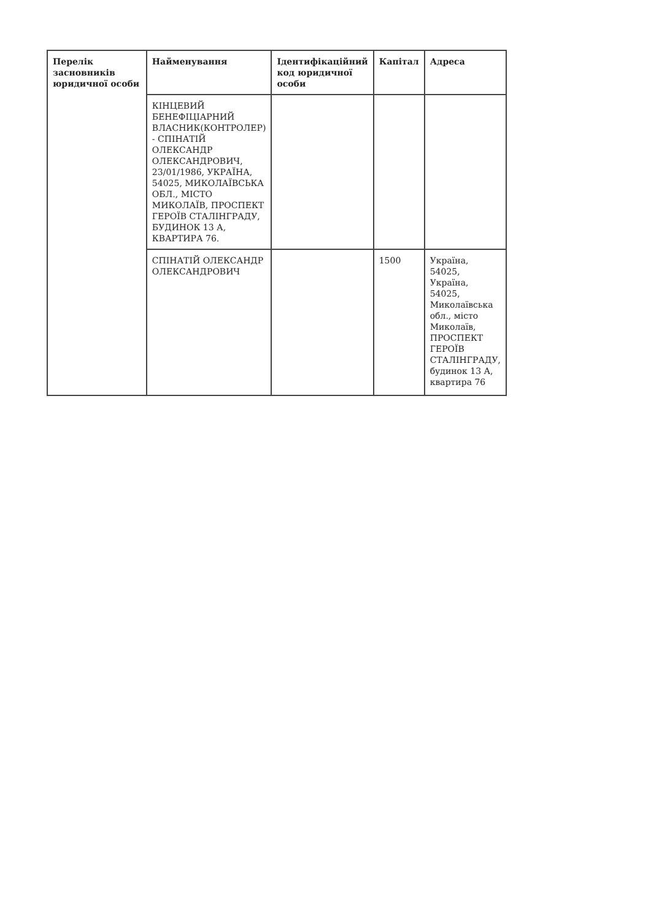| Перелік засновників юридичної особи | Найменування | Ідентифікаційний код юридичної особи | Капітал | Адреса |
| --- | --- | --- | --- | --- |
| | КІНЦЕВИЙ БЕНЕФІЦІАРНИЙ ВЛАСНИК(КОНТРОЛЕР) - СПІНАТІЙ ОЛЕКСАНДР ОЛЕКСАНДРОВИЧ, 23/01/1986, УКРАЇНА, 54025, МИКОЛАЇВСЬКА ОБЛ., МІСТО МИКОЛАЇВ, ПРОСПЕКТ ГЕРОЇВ СТАЛІНГРАДУ, БУДИНОК 13 А, КВАРТИРА 76. | | | |
| | СПІНАТІЙ ОЛЕКСАНДР ОЛЕКСАНДРОВИЧ | | 1500 | Україна, 54025, Україна, 54025, Миколаївська обл., місто Миколаїв, ПРОСПЕКТ ГЕРОЇВ СТАЛІНГРАДУ, будинок 13 А, квартира 76 |